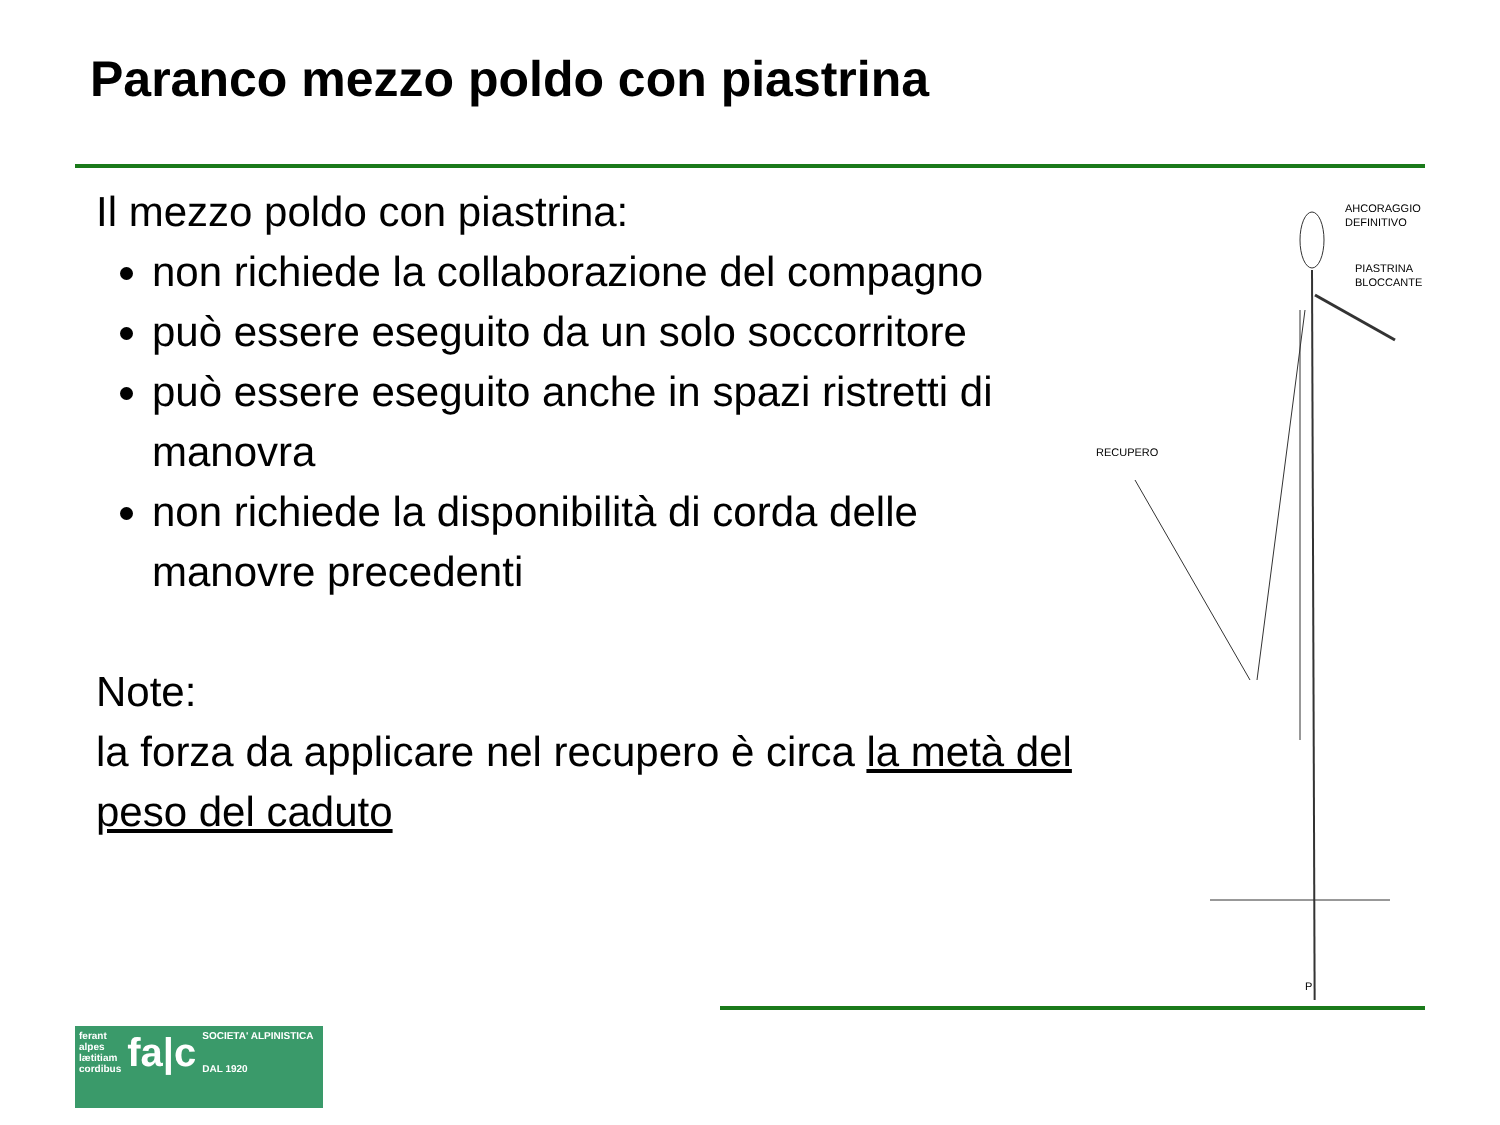Paranco mezzo poldo con piastrina
Il mezzo poldo con piastrina:
non richiede la collaborazione del compagno
può essere eseguito da un solo soccorritore
può essere eseguito anche in spazi ristretti di manovra
non richiede la disponibilità di corda delle manovre precedenti
Note:
la forza da applicare nel recupero è circa la metà del peso del caduto
AHCORAGGIO
DEFINITIVO
PIASTRINA
BLOCCANTE
RECUPERO
P
ferant
alpes
lætitiam
cordibus
fa|c
SOCIETA' ALPINISTICA
DAL 1920